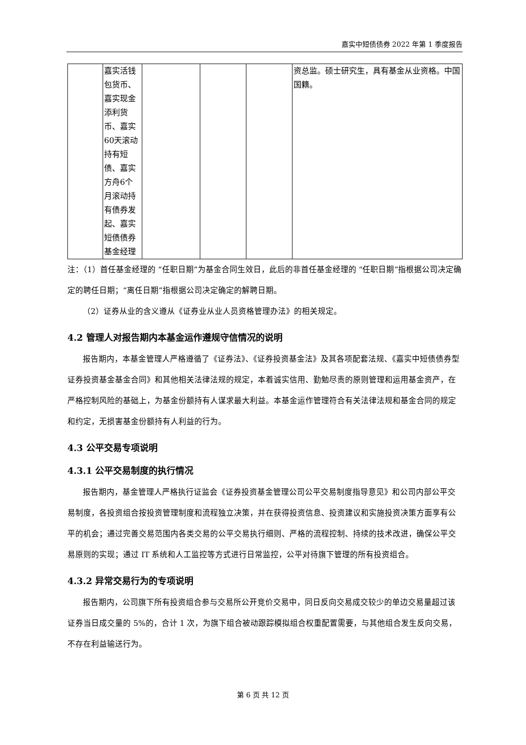嘉实中短债债券 2022 年第 1 季度报告
| | 嘉实活钱包货币、嘉实现金添利货币、嘉实60天滚动持有短债、嘉实方舟6个月滚动持有债券发起、嘉实短债债券基金经理 | | | | 资总监。硕士研究生，具有基金从业资格。中国国籍。 |
注：（1）首任基金经理的 “任职日期”为基金合同生效日，此后的非首任基金经理的 “任职日期”指根据公司决定确定的聘任日期；“离任日期”指根据公司决定确定的解聘日期。
（2）证券从业的含义遵从《证券业从业人员资格管理办法》的相关规定。
4.2 管理人对报告期内本基金运作遵规守信情况的说明
报告期内，本基金管理人严格遵循了《证券法》、《证券投资基金法》及其各项配套法规、《嘉实中短债债券型证券投资基金基金合同》和其他相关法律法规的规定，本着诚实信用、勤勉尽责的原则管理和运用基金资产，在严格控制风险的基础上，为基金份额持有人谋求最大利益。本基金运作管理符合有关法律法规和基金合同的规定和约定，无损害基金份额持有人利益的行为。
4.3 公平交易专项说明
4.3.1 公平交易制度的执行情况
报告期内，基金管理人严格执行证监会《证券投资基金管理公司公平交易制度指导意见》和公司内部公平交易制度，各投资组合按投资管理制度和流程独立决策，并在获得投资信息、投资建议和实施投资决策方面享有公平的机会；通过完善交易范围内各类交易的公平交易执行细则、严格的流程控制、持续的技术改进，确保公平交易原则的实现；通过 IT 系统和人工监控等方式进行日常监控，公平对待旗下管理的所有投资组合。
4.3.2 异常交易行为的专项说明
报告期内，公司旗下所有投资组合参与交易所公开竞价交易中，同日反向交易成交较少的单边交易量超过该证券当日成交量的 5%的，合计 1 次，为旗下组合被动跟踪模拟组合权重配置需要，与其他组合发生反向交易，不存在利益输送行为。
第 6 页 共 12 页